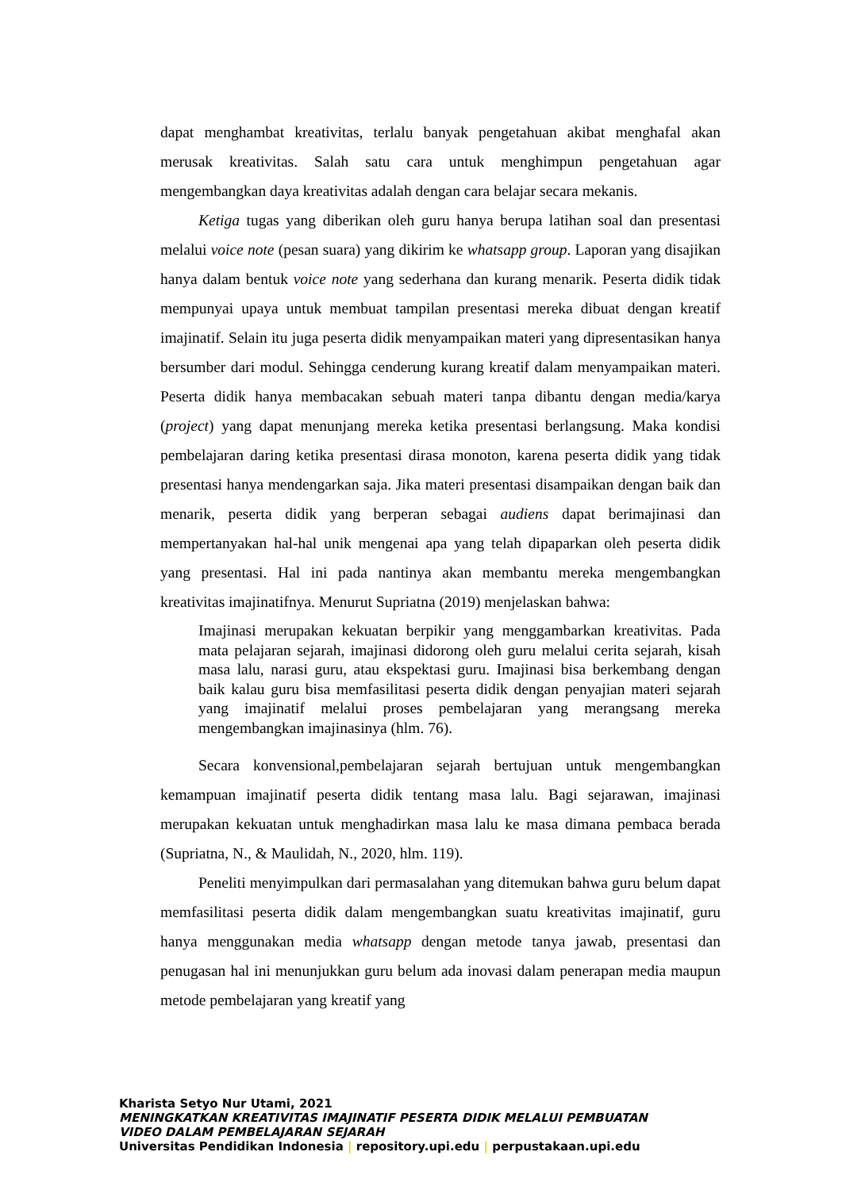dapat menghambat kreativitas, terlalu banyak pengetahuan akibat menghafal akan merusak kreativitas. Salah satu cara untuk menghimpun pengetahuan agar mengembangkan daya kreativitas adalah dengan cara belajar secara mekanis.
Ketiga tugas yang diberikan oleh guru hanya berupa latihan soal dan presentasi melalui voice note (pesan suara) yang dikirim ke whatsapp group. Laporan yang disajikan hanya dalam bentuk voice note yang sederhana dan kurang menarik. Peserta didik tidak mempunyai upaya untuk membuat tampilan presentasi mereka dibuat dengan kreatif imajinatif. Selain itu juga peserta didik menyampaikan materi yang dipresentasikan hanya bersumber dari modul. Sehingga cenderung kurang kreatif dalam menyampaikan materi. Peserta didik hanya membacakan sebuah materi tanpa dibantu dengan media/karya (project) yang dapat menunjang mereka ketika presentasi berlangsung. Maka kondisi pembelajaran daring ketika presentasi dirasa monoton, karena peserta didik yang tidak presentasi hanya mendengarkan saja. Jika materi presentasi disampaikan dengan baik dan menarik, peserta didik yang berperan sebagai audiens dapat berimajinasi dan mempertanyakan hal-hal unik mengenai apa yang telah dipaparkan oleh peserta didik yang presentasi. Hal ini pada nantinya akan membantu mereka mengembangkan kreativitas imajinatifnya. Menurut Supriatna (2019) menjelaskan bahwa:
Imajinasi merupakan kekuatan berpikir yang menggambarkan kreativitas. Pada mata pelajaran sejarah, imajinasi didorong oleh guru melalui cerita sejarah, kisah masa lalu, narasi guru, atau ekspektasi guru. Imajinasi bisa berkembang dengan baik kalau guru bisa memfasilitasi peserta didik dengan penyajian materi sejarah yang imajinatif melalui proses pembelajaran yang merangsang mereka mengembangkan imajinasinya (hlm. 76).
Secara konvensional,pembelajaran sejarah bertujuan untuk mengembangkan kemampuan imajinatif peserta didik tentang masa lalu. Bagi sejarawan, imajinasi merupakan kekuatan untuk menghadirkan masa lalu ke masa dimana pembaca berada (Supriatna, N., & Maulidah, N., 2020, hlm. 119).
Peneliti menyimpulkan dari permasalahan yang ditemukan bahwa guru belum dapat memfasilitasi peserta didik dalam mengembangkan suatu kreativitas imajinatif, guru hanya menggunakan media whatsapp dengan metode tanya jawab, presentasi dan penugasan hal ini menunjukkan guru belum ada inovasi dalam penerapan media maupun metode pembelajaran yang kreatif yang
Kharista Setyo Nur Utami, 2021
MENINGKATKAN KREATIVITAS IMAJINATIF PESERTA DIDIK MELALUI PEMBUATAN
VIDEO DALAM PEMBELAJARAN SEJARAH
Universitas Pendidikan Indonesia | repository.upi.edu | perpustakaan.upi.edu